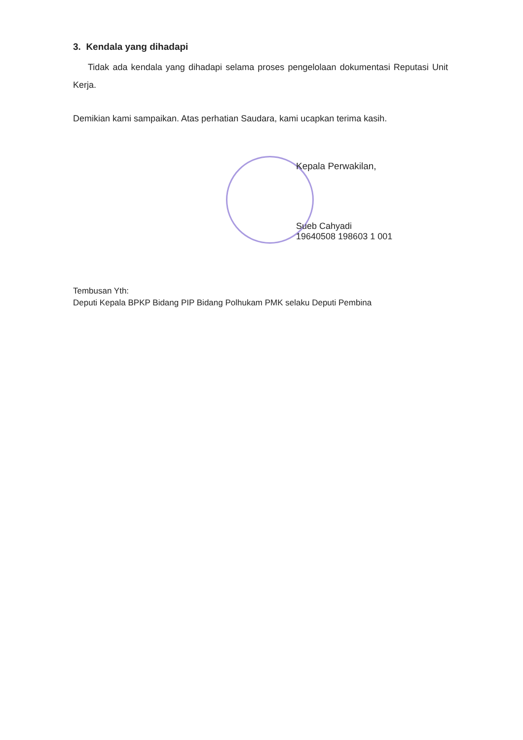3. Kendala yang dihadapi
Tidak ada kendala yang dihadapi selama proses pengelolaan dokumentasi Reputasi Unit Kerja.
Demikian kami sampaikan. Atas perhatian Saudara, kami ucapkan terima kasih.
Kepala Perwakilan,
Sueb Cahyadi
19640508 198603 1 001
Tembusan Yth:
Deputi Kepala BPKP Bidang PIP Bidang Polhukam PMK selaku Deputi Pembina